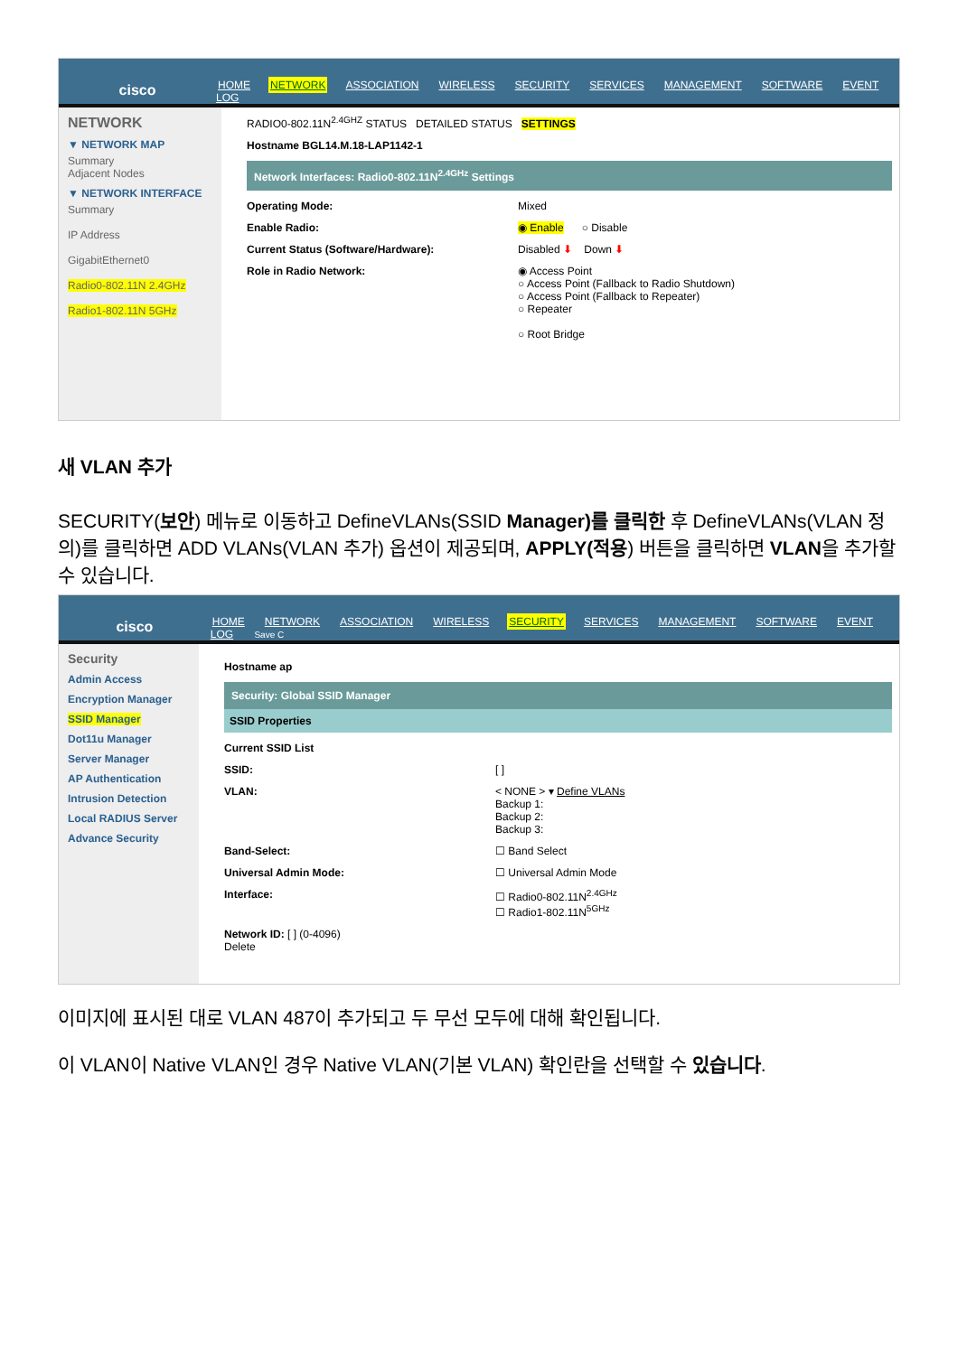cisco
HOME NETWORK ASSOCIATION WIRELESS SECURITY SERVICES MANAGEMENT SOFTWARE EVENT LOG
NETWORK
▼ NETWORK MAP
Summary
Adjacent Nodes
▼ NETWORK INTERFACE
Summary
IP Address
GigabitEthernet0
Radio0-802.11N 2.4GHz
Radio1-802.11N 5GHz
RADIO0-802.11N<sup>2.4GHZ</sup> STATUS DETAILED STATUS SETTINGS
Hostname BGL14.M.18-LAP1142-1
Network Interfaces: Radio0-802.11N<sup>2.4GHz</sup> Settings
Operating Mode: Mixed
Enable Radio: ◉ Enable ○ Disable
Current Status (Software/Hardware): Disabled ⬇ Down ⬇
Role in Radio Network: ◉ Access Point
○ Access Point (Fallback to Radio Shutdown)
○ Access Point (Fallback to Repeater)
○ Repeater
○ Root Bridge
새 VLAN 추가
SECURITY(보안) 메뉴로 이동하고 DefineVLANs(SSID Manager)를 클릭한 후 DefineVLANs(VLAN 정의)를 클릭하면 ADD VLANs(VLAN 추가) 옵션이 제공되며, APPLY(적용) 버튼을 클릭하면 VLAN을 추가할 수 있습니다.
cisco
HOME NETWORK ASSOCIATION WIRELESS SECURITY SERVICES MANAGEMENT SOFTWARE EVENT LOG Save C
Security
Admin Access
Encryption Manager
SSID Manager
Dot11u Manager
Server Manager
AP Authentication
Intrusion Detection
Local RADIUS Server
Advance Security
Hostname ap
Security: Global SSID Manager
SSID Properties
Current SSID List
SSID: [ ]
VLAN: < NONE > ▾ Define VLANs
Backup 1:
Backup 2:
Backup 3:
Band-Select: ☐ Band Select
Universal Admin Mode: ☐ Universal Admin Mode
Interface: ☐ Radio0-802.11N<sup>2.4GHz</sup>
☐ Radio1-802.11N<sup>5GHz</sup>
Network ID: [ ] (0-4096)
Delete
이미지에 표시된 대로 VLAN 487이 추가되고 두 무선 모두에 대해 확인됩니다.
이 VLAN이 Native VLAN인 경우 Native VLAN(기본 VLAN) 확인란을 선택할 수 있습니다.